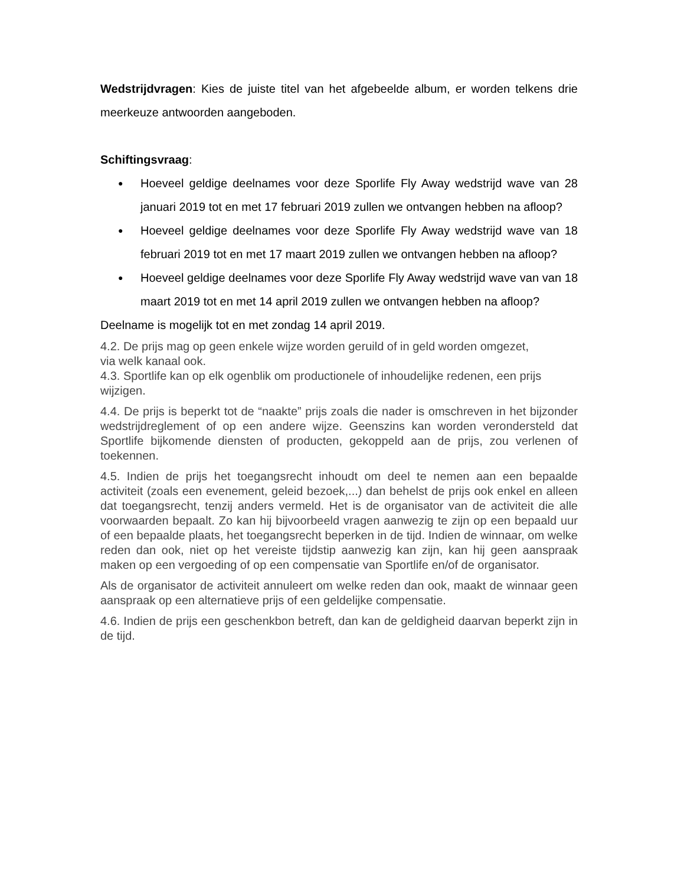Wedstrijdvragen: Kies de juiste titel van het afgebeelde album, er worden telkens drie meerkeuze antwoorden aangeboden.
Schiftingsvraag:
● Hoeveel geldige deelnames voor deze Sporlife Fly Away wedstrijd wave van 28 januari 2019 tot en met 17 februari 2019 zullen we ontvangen hebben na afloop?
● Hoeveel geldige deelnames voor deze Sporlife Fly Away wedstrijd wave van 18 februari 2019 tot en met 17 maart 2019 zullen we ontvangen hebben na afloop?
● Hoeveel geldige deelnames voor deze Sporlife Fly Away wedstrijd wave van van 18 maart 2019 tot en met 14 april 2019 zullen we ontvangen hebben na afloop?
Deelname is mogelijk tot en met zondag 14 april 2019.
4.2. De prijs mag op geen enkele wijze worden geruild of in geld worden omgezet,
via welk kanaal ook.
4.3. Sportlife kan op elk ogenblik om productionele of inhoudelijke redenen, een prijs wijzigen.
4.4. De prijs is beperkt tot de “naakte” prijs zoals die nader is omschreven in het bijzonder wedstrijdreglement of op een andere wijze. Geenszins kan worden verondersteld dat Sportlife bijkomende diensten of producten, gekoppeld aan de prijs, zou verlenen of toekennen.
4.5. Indien de prijs het toegangsrecht inhoudt om deel te nemen aan een bepaalde activiteit (zoals een evenement, geleid bezoek,...) dan behelst de prijs ook enkel en alleen dat toegangsrecht, tenzij anders vermeld. Het is de organisator van de activiteit die alle voorwaarden bepaalt. Zo kan hij bijvoorbeeld vragen aanwezig te zijn op een bepaald uur of een bepaalde plaats, het toegangsrecht beperken in de tijd. Indien de winnaar, om welke reden dan ook, niet op het vereiste tijdstip aanwezig kan zijn, kan hij geen aanspraak maken op een vergoeding of op een compensatie van Sportlife en/of de organisator.
Als de organisator de activiteit annuleert om welke reden dan ook, maakt de winnaar geen aanspraak op een alternatieve prijs of een geldelijke compensatie.
4.6. Indien de prijs een geschenkbon betreft, dan kan de geldigheid daarvan beperkt zijn in de tijd.